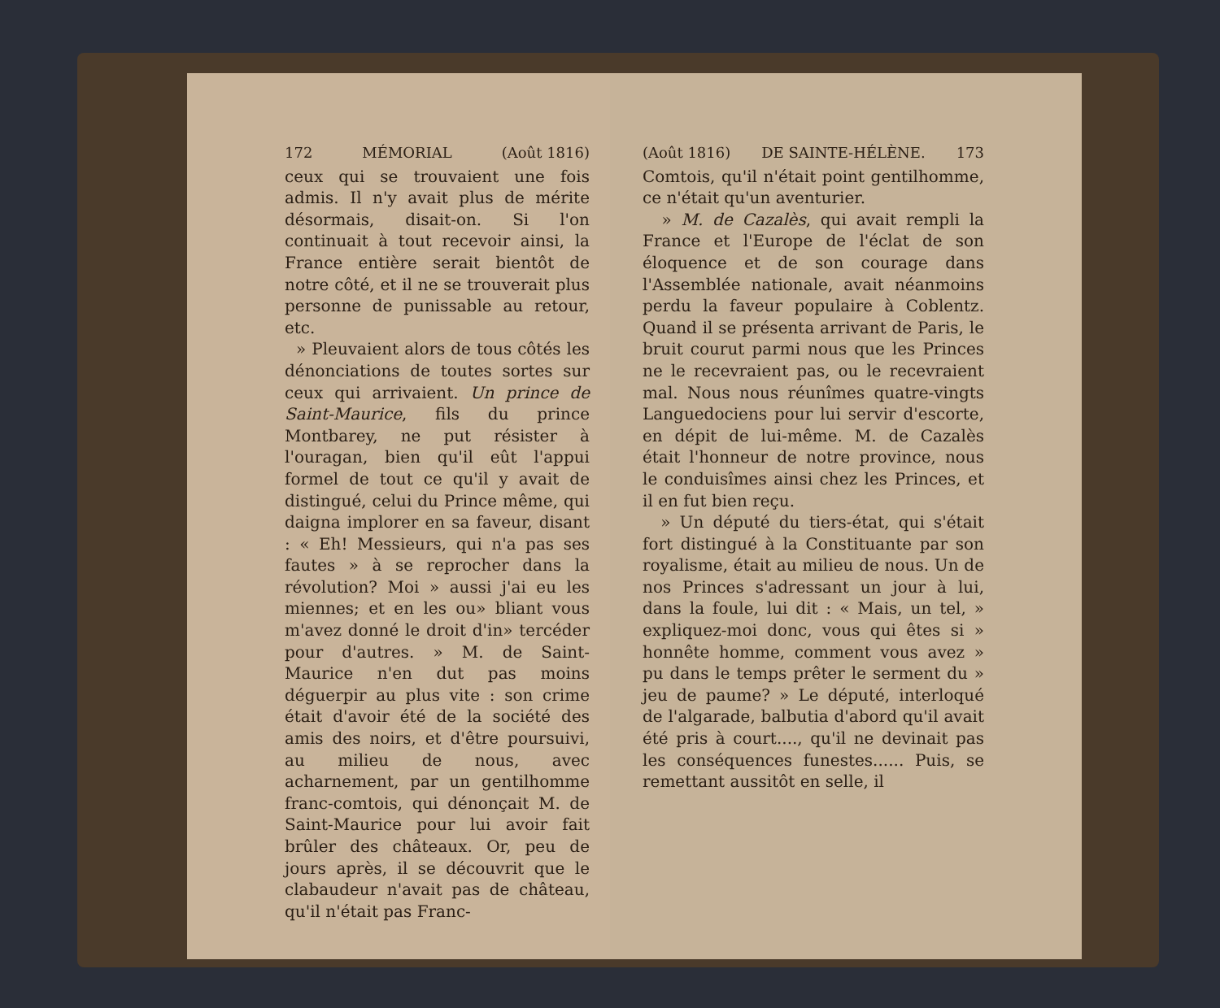172 MÉMORIAL (Août 1816)
ceux qui se trouvaient une fois admis. Il n'y avait plus de mérite désormais, disait-on. Si l'on continuait à tout recevoir ainsi, la France entière serait bientôt de notre côté, et il ne se trouverait plus personne de punissable au retour, etc.
» Pleuvaient alors de tous côtés les dénonciations de toutes sortes sur ceux qui arrivaient. Un prince de Saint-Maurice, fils du prince Montbarey, ne put résister à l'ouragan, bien qu'il eût l'appui formel de tout ce qu'il y avait de distingué, celui du Prince même, qui daigna implorer en sa faveur, disant : « Eh! Messieurs, qui n'a pas ses fautes » à se reprocher dans la révolution? Moi » aussi j'ai eu les miennes; et en les ou» bliant vous m'avez donné le droit d'in» tercéder pour d'autres. » M. de Saint-Maurice n'en dut pas moins déguerpir au plus vite : son crime était d'avoir été de la société des amis des noirs, et d'être poursuivi, au milieu de nous, avec acharnement, par un gentilhomme franc-comtois, qui dénonçait M. de Saint-Maurice pour lui avoir fait brûler des châteaux. Or, peu de jours après, il se découvrit que le clabaudeur n'avait pas de château, qu'il n'était pas Franc-
(Août 1816) DE SAINTE-HÉLÈNE. 173
Comtois, qu'il n'était point gentilhomme, ce n'était qu'un aventurier.
» M. de Cazalès, qui avait rempli la France et l'Europe de l'éclat de son éloquence et de son courage dans l'Assemblée nationale, avait néanmoins perdu la faveur populaire à Coblentz. Quand il se présenta arrivant de Paris, le bruit courut parmi nous que les Princes ne le recevraient pas, ou le recevraient mal. Nous nous réunîmes quatre-vingts Languedociens pour lui servir d'escorte, en dépit de lui-même. M. de Cazalès était l'honneur de notre province, nous le conduisîmes ainsi chez les Princes, et il en fut bien reçu.
» Un député du tiers-état, qui s'était fort distingué à la Constituante par son royalisme, était au milieu de nous. Un de nos Princes s'adressant un jour à lui, dans la foule, lui dit : « Mais, un tel, » expliquez-moi donc, vous qui êtes si » honnête homme, comment vous avez » pu dans le temps prêter le serment du » jeu de paume? » Le député, interloqué de l'algarade, balbutia d'abord qu'il avait été pris à court...., qu'il ne devinait pas les conséquences funestes...... Puis, se remettant aussitôt en selle, il